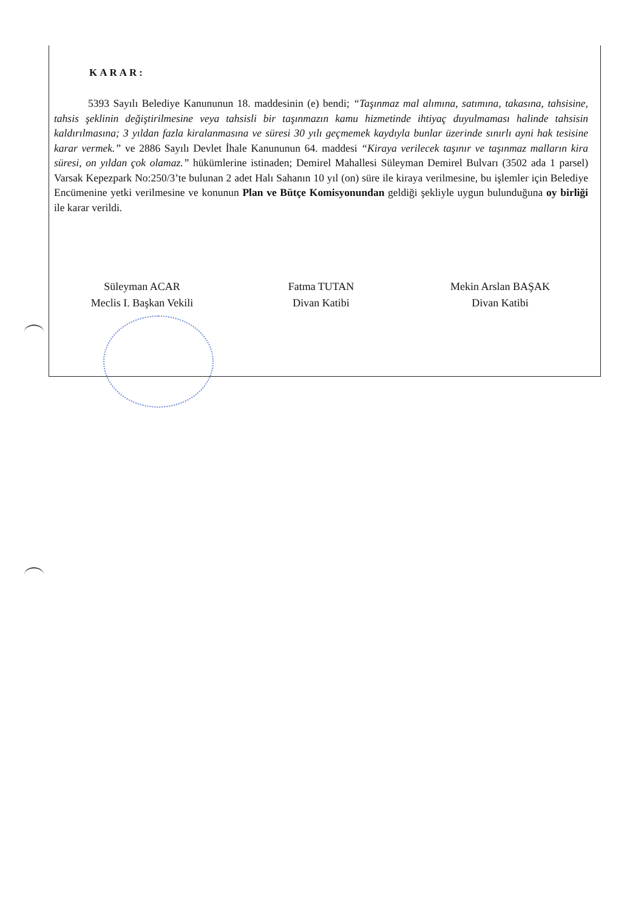KARAR:
5393 Sayılı Belediye Kanununun 18. maddesinin (e) bendi; “Taşınmaz mal alımına, satımına, takasına, tahsisine, tahsis şeklinin değiştirilmesine veya tahsisli bir taşınmazın kamu hizmetinde ihtiyaç duyulmaması halinde tahsisin kaldırılmasına; 3 yıldan fazla kiralanmasına ve süresi 30 yılı geçmemek kaydıyla bunlar üzerinde sınırlı ayni hak tesisine karar vermek.” ve 2886 Sayılı Devlet İhale Kanununun 64. maddesi “Kiraya verilecek taşınır ve taşınmaz malların kira süresi, on yıldan çok olamaz.” hükümlerine istinaden; Demirel Mahallesi Süleyman Demirel Bulvarı (3502 ada 1 parsel) Varsak Kepezpark No:250/3’te bulunan 2 adet Halı Sahanın 10 yıl (on) süre ile kiraya verilmesine, bu işlemler için Belediye Encümenine yetki verilmesine ve konunun Plan ve Bütçe Komisyonundan geldiği şekliyle uygun bulunduğuna oy birliği ile karar verildi.
Süleyman ACAR
Meclis I. Başkan Vekili
Fatma TUTAN
Divan Katibi
Mekin Arslan BAŞAK
Divan Katibi